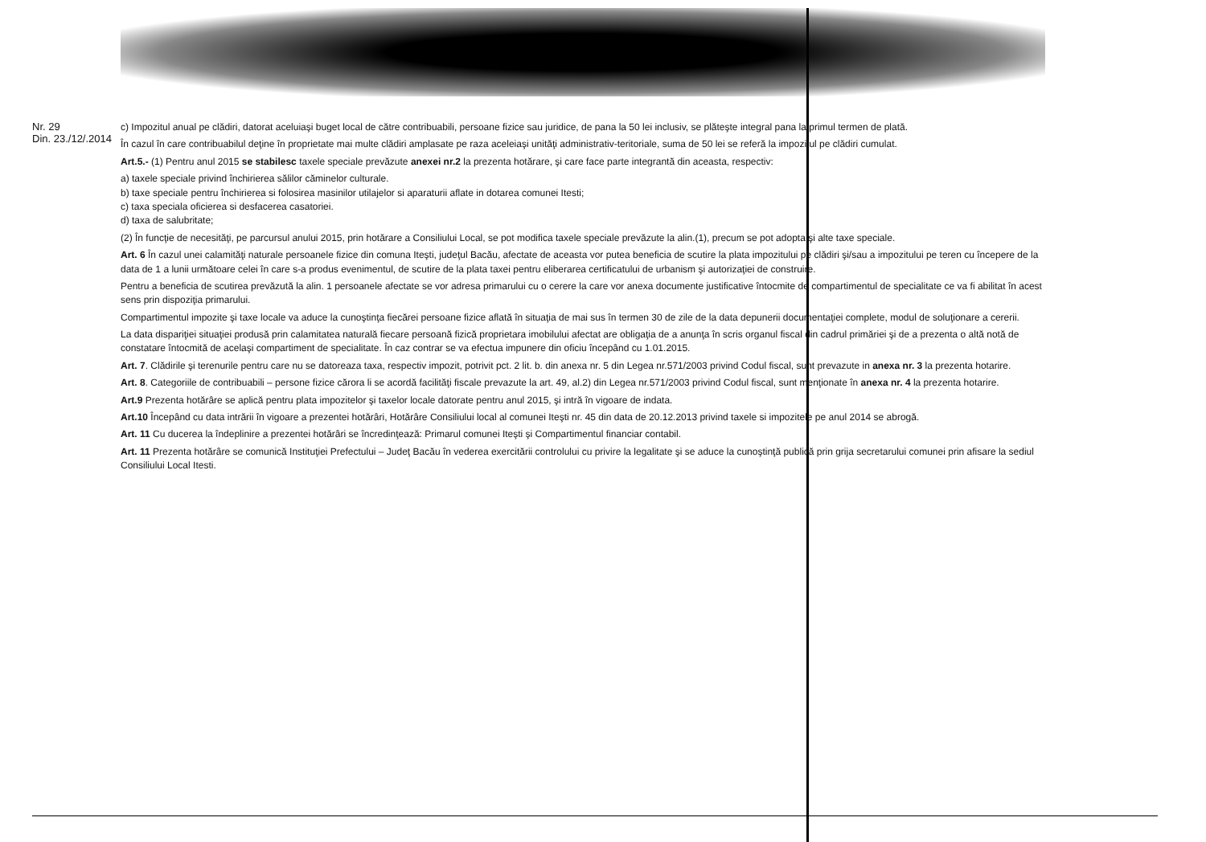Nr. 29
Din. 23./12/.2014
c) Impozitul anual pe clădiri, datorat aceluiaşi buget local de către contribuabili, persoane fizice sau juridice, de pana la 50 lei inclusiv, se plăteşte integral pana la primul termen de plată.
În cazul în care contribuabilul deţine în proprietate mai multe clădiri amplasate pe raza aceleiaşi unităţi administrativ-teritoriale, suma de 50 lei se referă la impozitul pe clădiri cumulat.
Art.5.- (1) Pentru anul 2015 se stabilesc taxele speciale prevăzute anexei nr.2 la prezenta hotărare, şi care face parte integrantă din aceasta, respectiv:
a) taxele speciale privind închirierea sălilor căminelor culturale.
b) taxe speciale pentru închirierea si folosirea masinilor utilajelor si aparaturii aflate in dotarea comunei Itesti;
c) taxa speciala oficierea si desfacerea casatoriei.
d) taxa de salubritate;
(2) În funcţie de necesităţi, pe parcursul anului 2015, prin hotărare a Consiliului Local, se pot modifica taxele speciale prevăzute la alin.(1), precum se pot adopta şi alte taxe speciale.
Art. 6 În cazul unei calamităţi naturale persoanele fizice din comuna Iteşti, judeţul Bacău, afectate de aceasta vor putea beneficia de scutire la plata impozitului pe clădiri şi/sau a impozitului pe teren cu începere de la data de 1 a lunii următoare celei în care s-a produs evenimentul, de scutire de la plata taxei pentru eliberarea certificatului de urbanism şi autorizaţiei de construire.
Pentru a beneficia de scutirea prevăzută la alin. 1 persoanele afectate se vor adresa primarului cu o cerere la care vor anexa documente justificative întocmite de compartimentul de specialitate ce va fi abilitat în acest sens prin dispoziţia primarului.
Compartimentul impozite şi taxe locale va aduce la cunoştinţa fiecărei persoane fizice aflată în situaţia de mai sus în termen 30 de zile de la data depunerii documentaţiei complete, modul de soluţionare a cererii.
La data dispariţiei situaţiei produsă prin calamitatea naturală fiecare persoană fizică proprietara imobilului afectat are obligaţia de a anunţa în scris organul fiscal din cadrul primăriei şi de a prezenta o altă notă de constatare întocmită de acelaşi compartiment de specialitate. În caz contrar se va efectua impunere din oficiu începând cu 1.01.2015.
Art. 7. Clădirile şi terenurile pentru care nu se datoreaza taxa, respectiv impozit, potrivit pct. 2 lit. b. din anexa nr. 5 din Legea nr.571/2003 privind Codul fiscal, sunt prevazute in anexa nr. 3 la prezenta hotarire.
Art. 8. Categoriile de contribuabili – persone fizice cărora li se acordă facilităţi fiscale prevazute la art. 49, al.2) din Legea nr.571/2003 privind Codul fiscal, sunt menţionate în anexa nr. 4 la prezenta hotarire.
Art.9 Prezenta hotărâre se aplică pentru plata impozitelor şi taxelor locale datorate pentru anul 2015, şi intră în vigoare de indata.
Art.10 Începând cu data intrării în vigoare a prezentei hotărâri, Hotărâre Consiliului local al comunei Iteşti nr. 45 din data de 20.12.2013 privind taxele si impozitele pe anul 2014 se abrogă.
Art. 11 Cu ducerea la îndeplinire a prezentei hotărâri se încredinţează: Primarul comunei Iteşti şi Compartimentul financiar contabil.
Art. 11 Prezenta hotărâre se comunică Instituţiei Prefectului – Judeţ Bacău în vederea exercitării controlului cu privire la legalitate şi se aduce la cunoştinţă publică prin grija secretarului comunei prin afisare la sediul Consiliului Local Itesti.